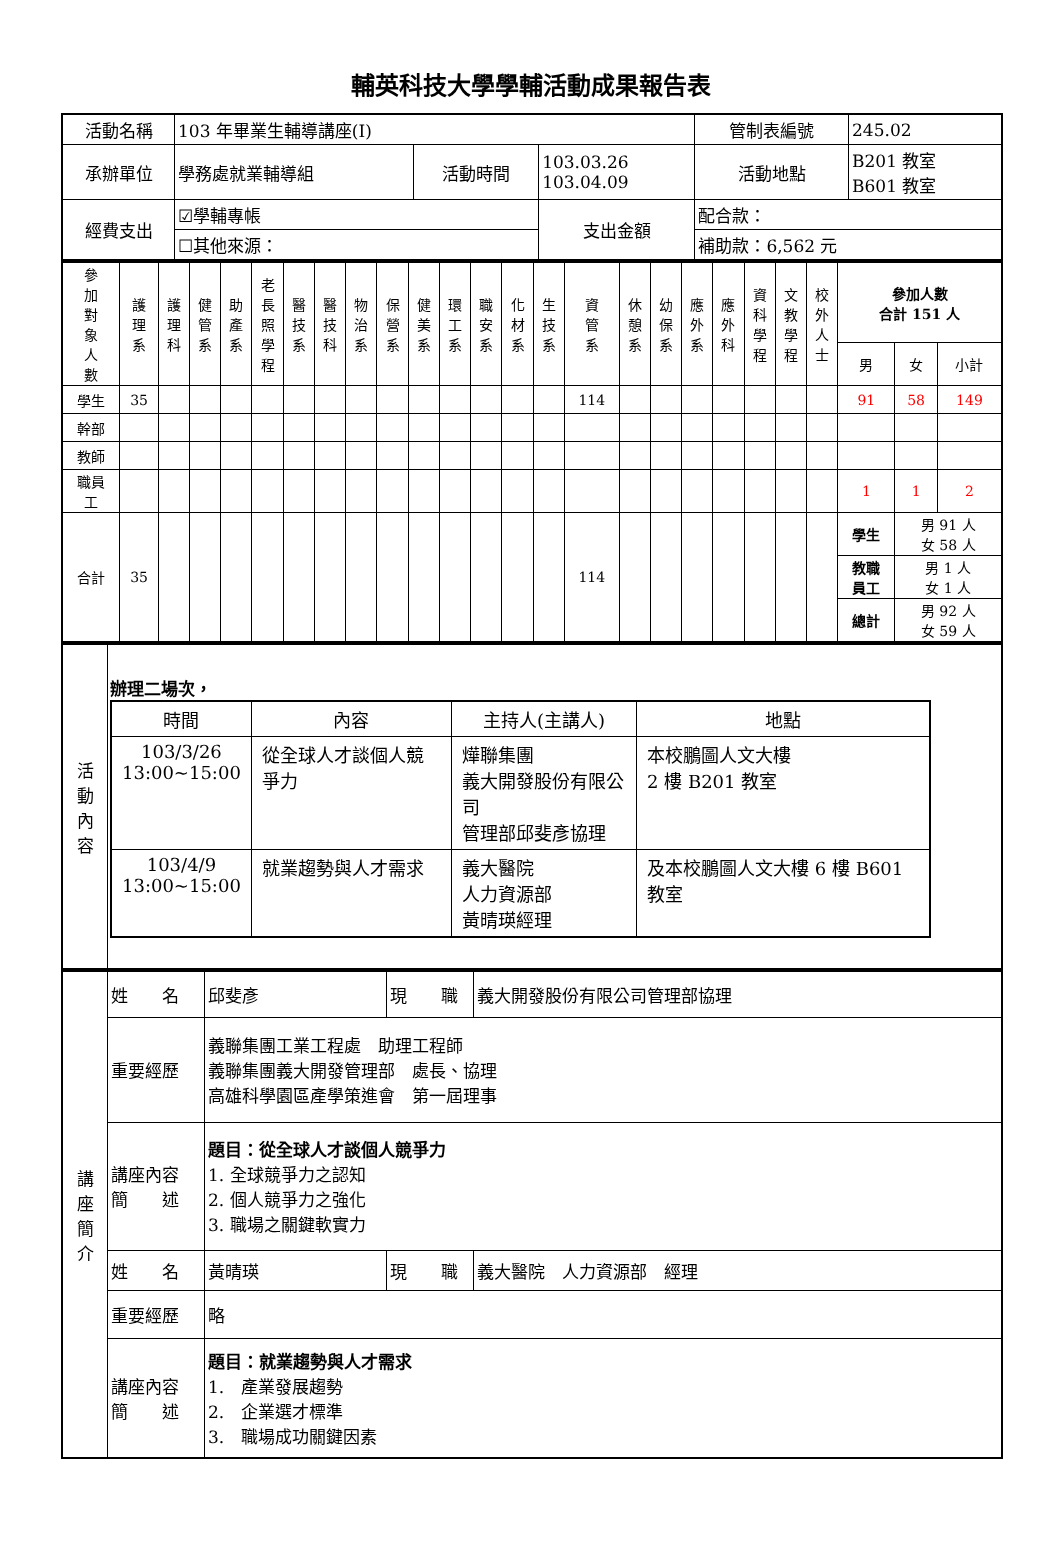輔英科技大學學輔活動成果報告表
| 活動名稱 | 103 年畢業生輔導講座(I) | | | 管制表編號 | 245.02 |
| 承辦單位 | 學務處就業輔導組 | 活動時間 | 103.03.26 103.04.09 | 活動地點 | B201 教室 B601 教室 |
| 經費支出 | ☑學輔專帳 | | 支出金額 | 配合款： | |
| | ☐其他來源： | | | 補助款：6,562 元 | |
| 參 加 對 象 人 數 | 護 理 系 | 護 理 科 | 健 管 系 | 助 產 系 | 老 長 照 學 程 | 醫 技 系 | 醫 技 科 | 物 治 系 | 保 營 系 | 健 美 系 | 環 工 系 | 職 安 系 | 化 材 系 | 生 技 系 | 資 管 系 | 休 憩 系 | 幼 保 系 | 應 外 系 | 應 外 科 | 資 科 學 程 | 文 教 學 程 | 校 外 人 士 | 參加人數 合計 151 人 | | |
| | | | | | | | | | | | | | | | | | | | | | | | 男 | 女 | 小計 |
| 學生 | 35 | | | | | | | | | | | | | | 114 | | | | | | | | 91 | 58 | 149 |
| 幹部 | | | | | | | | | | | | | | | | | | | | | | | | | |
| 教師 | | | | | | | | | | | | | | | | | | | | | | | | | |
| 職員 工 | | | | | | | | | | | | | | | | | | | | | | | 1 | 1 | 2 |
| 合計 | 35 | | | | | | | | | | | | | | 114 | | | | | | | | 學生 | 男 91 人 女 58 人 | |
| | | | | | | | | | | | | | | | | | | | | | | | 教職 員工 | 男 1 人 女 1 人 | |
| | | | | | | | | | | | | | | | | | | | | | | | 總計 | 男 92 人 女 59 人 | |
| 活 動 內 容 | 辦理二場次， / 時間 / 內容 / 主持人(主講人) / 地點 / / 103/3/26 13:00~15:00 / 從全球人才談個人競爭力 / 燁聯集團 義大開發股份有限公司 管理部邱斐彥協理 / 本校鵬圖人文大樓 2 樓 B201 教室 / / 103/4/9 13:00~15:00 / 就業趨勢與人才需求 / 義大醫院 人力資源部 黃晴瑛經理 / 及本校鵬圖人文大樓 6 樓 B601 教室 / |
| 講 座 簡 介 | 姓 名 | 邱斐彥 | 現 職 | 義大開發股份有限公司管理部協理 |
| | 重要經歷 | 義聯集團工業工程處 助理工程師 義聯集團義大開發管理部 處長、協理 高雄科學園區產學策進會 第一屆理事 | | |
| | 講座內容 簡 述 | 題目：從全球人才談個人競爭力 1. 全球競爭力之認知 2. 個人競爭力之強化 3. 職場之關鍵軟實力 | | |
| | 姓 名 | 黃晴瑛 | 現 職 | 義大醫院 人力資源部 經理 |
| | 重要經歷 | 略 | | |
| | 講座內容 簡 述 | 題目：就業趨勢與人才需求 1. 產業發展趨勢 2. 企業選才標準 3. 職場成功關鍵因素 | | |